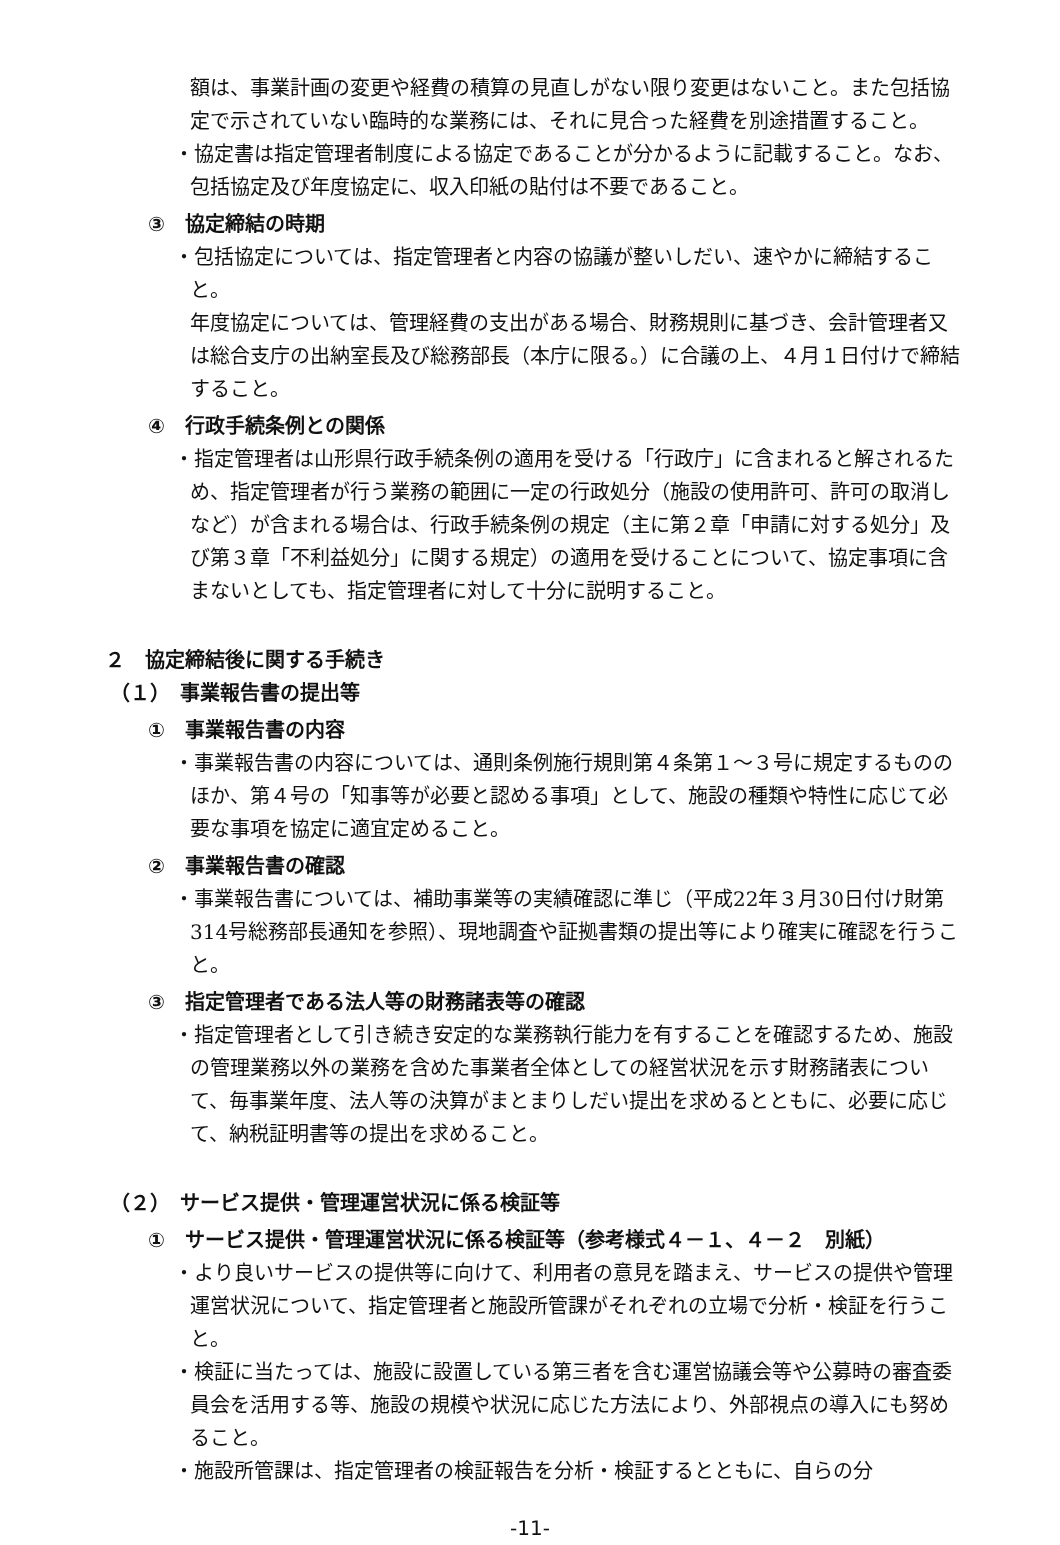額は、事業計画の変更や経費の積算の見直しがない限り変更はないこと。また包括協定で示されていない臨時的な業務には、それに見合った経費を別途措置すること。
・協定書は指定管理者制度による協定であることが分かるように記載すること。なお、包括協定及び年度協定に、収入印紙の貼付は不要であること。
③　協定締結の時期
・包括協定については、指定管理者と内容の協議が整いしだい、速やかに締結すること。
年度協定については、管理経費の支出がある場合、財務規則に基づき、会計管理者又は総合支庁の出納室長及び総務部長（本庁に限る。）に合議の上、４月１日付けで締結すること。
④　行政手続条例との関係
・指定管理者は山形県行政手続条例の適用を受ける「行政庁」に含まれると解されるため、指定管理者が行う業務の範囲に一定の行政処分（施設の使用許可、許可の取消しなど）が含まれる場合は、行政手続条例の規定（主に第２章「申請に対する処分」及び第３章「不利益処分」に関する規定）の適用を受けることについて、協定事項に含まないとしても、指定管理者に対して十分に説明すること。
２　協定締結後に関する手続き
（１）　事業報告書の提出等
①　事業報告書の内容
・事業報告書の内容については、通則条例施行規則第４条第１～３号に規定するもののほか、第４号の「知事等が必要と認める事項」として、施設の種類や特性に応じて必要な事項を協定に適宜定めること。
②　事業報告書の確認
・事業報告書については、補助事業等の実績確認に準じ（平成22年３月30日付け財第314号総務部長通知を参照）、現地調査や証拠書類の提出等により確実に確認を行うこと。
③　指定管理者である法人等の財務諸表等の確認
・指定管理者として引き続き安定的な業務執行能力を有することを確認するため、施設の管理業務以外の業務を含めた事業者全体としての経営状況を示す財務諸表について、毎事業年度、法人等の決算がまとまりしだい提出を求めるとともに、必要に応じて、納税証明書等の提出を求めること。
（２）　サービス提供・管理運営状況に係る検証等
①　サービス提供・管理運営状況に係る検証等（参考様式４－１、４－２　別紙）
・より良いサービスの提供等に向けて、利用者の意見を踏まえ、サービスの提供や管理運営状況について、指定管理者と施設所管課がそれぞれの立場で分析・検証を行うこと。
・検証に当たっては、施設に設置している第三者を含む運営協議会等や公募時の審査委員会を活用する等、施設の規模や状況に応じた方法により、外部視点の導入にも努めること。
・施設所管課は、指定管理者の検証報告を分析・検証するとともに、自らの分
-11-